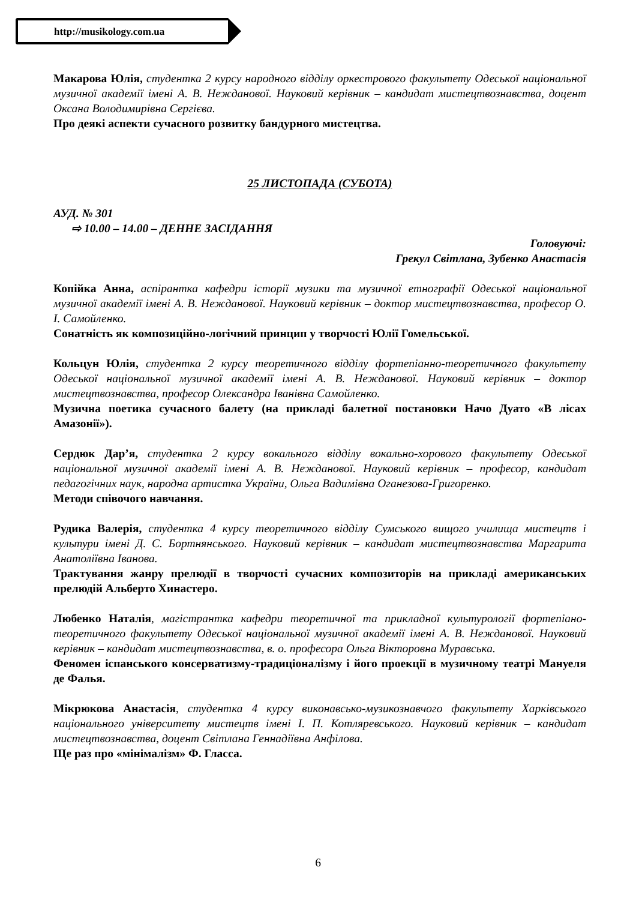http://musikology.com.ua
Макарова Юлія, студентка 2 курсу народного відділу оркестрового факультету Одеської національної музичної академії імені А. В. Нежданової. Науковий керівник – кандидат мистецтвознавства, доцент Оксана Володимирівна Сергієва.
Про деякі аспекти сучасного розвитку бандурного мистецтва.
25 ЛИСТОПАДА (СУБОТА)
АУД. № 301
⇨ 10.00 – 14.00 – ДЕННЕ ЗАСІДАННЯ
Головуючі:
Грекул Світлана, Зубенко Анастасія
Копійка Анна, аспірантка кафедри історії музики та музичної етнографії Одеської національної музичної академії імені А. В. Нежданової. Науковий керівник – доктор мистецтвознавства, професор О. І. Самойленко.
Сонатність як композиційно-логічний принцип у творчості Юлії Гомельської.
Кольцун Юлія, студентка 2 курсу теоретичного відділу фортепіанно-теоретичного факультету Одеської національної музичної академії імені А. В. Нежданової. Науковий керівник – доктор мистецтвознавства, професор Олександра Іванівна Самойленко.
Музична поетика сучасного балету (на прикладі балетної постановки Начо Дуато «В лісах Амазонії»).
Сердюк Дар’я, студентка 2 курсу вокального відділу вокально-хорового факультету Одеської національної музичної академії імені А. В. Нежданової. Науковий керівник – професор, кандидат педагогічних наук, народна артистка України, Ольга Вадимівна Оганезова-Григоренко.
Методи співочого навчання.
Рудика Валерія, студентка 4 курсу теоретичного відділу Сумського вищого училища мистецтв і культури імені Д. С. Бортнянського. Науковий керівник – кандидат мистецтвознавства Маргарита Анатоліївна Іванова.
Трактування жанру прелюдії в творчості сучасних композиторів на прикладі американських прелюдій Альберто Хинастеро.
Любенко Наталія, магістрантка кафедри теоретичної та прикладної культурології фортепіано-теоретичного факультету Одеської національної музичної академії імені А. В. Нежданової. Науковий керівник – кандидат мистецтвознавства, в. о. професора Ольга Вікторовна Муравська.
Феномен іспанського консерватизму-традиціоналізму і його проекції в музичному театрі Мануеля де Фалья.
Мікрюкова Анастасія, студентка 4 курсу виконавсько-музикознавчого факультету Харківського національного університету мистецтв імені І. П. Котляревського. Науковий керівник – кандидат мистецтвознавства, доцент Світлана Геннадіївна Анфілова.
Ще раз про «мінімалізм» Ф. Гласса.
6